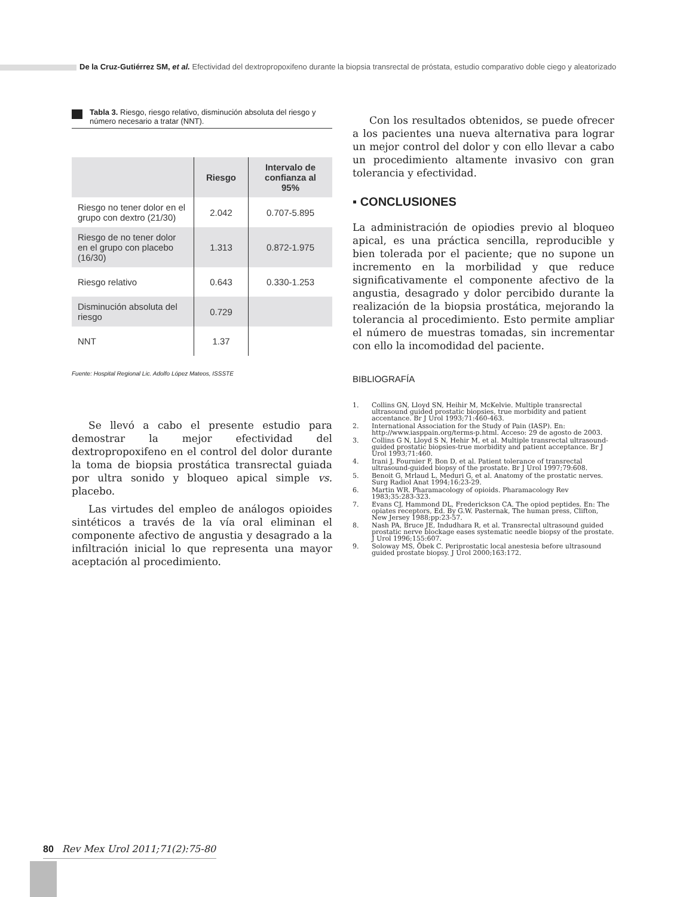De la Cruz-Gutiérrez SM, et al. Efectividad del dextropropoxifeno durante la biopsia transrectal de próstata, estudio comparativo doble ciego y aleatorizado
Tabla 3. Riesgo, riesgo relativo, disminución absoluta del riesgo y número necesario a tratar (NNT).
| | Riesgo | Intervalo de confianza al 95% |
| --- | --- | --- |
| Riesgo no tener dolor en el grupo con dextro (21/30) | 2.042 | 0.707-5.895 |
| Riesgo de no tener dolor en el grupo con placebo (16/30) | 1.313 | 0.872-1.975 |
| Riesgo relativo | 0.643 | 0.330-1.253 |
| Disminución absoluta del riesgo | 0.729 | |
| NNT | 1.37 | |
Fuente: Hospital Regional Lic. Adolfo López Mateos, ISSSTE
Se llevó a cabo el presente estudio para demostrar la mejor efectividad del dextropropoxifeno en el control del dolor durante la toma de biopsia prostática transrectal guiada por ultra sonido y bloqueo apical simple vs. placebo.
Las virtudes del empleo de análogos opioides sintéticos a través de la vía oral eliminan el componente afectivo de angustia y desagrado a la infiltración inicial lo que representa una mayor aceptación al procedimiento.
Con los resultados obtenidos, se puede ofrecer a los pacientes una nueva alternativa para lograr un mejor control del dolor y con ello llevar a cabo un procedimiento altamente invasivo con gran tolerancia y efectividad.
▪ CONCLUSIONES
La administración de opiodies previo al bloqueo apical, es una práctica sencilla, reproducible y bien tolerada por el paciente; que no supone un incremento en la morbilidad y que reduce significativamente el componente afectivo de la angustia, desagrado y dolor percibido durante la realización de la biopsia prostática, mejorando la tolerancia al procedimiento. Esto permite ampliar el número de muestras tomadas, sin incrementar con ello la incomodidad del paciente.
BIBLIOGRAFÍA
1. Collins GN, Lloyd SN, Heihir M, McKelvie. Multiple transrectal ultrasound guided prostatic biopsies, true morbidity and patient accentance. Br J Urol 1993;71:460-463.
2. International Association for the Study of Pain (IASP). En: http://www.iasppain.org/terms-p.html. Acceso: 29 de agosto de 2003.
3. Collins G N, Lloyd S N, Hehir M, et al. Multiple transrectal ultrasound-guided prostatic biopsies-true morbidity and patient acceptance. Br J Urol 1993;71:460.
4. Irani J, Fournier F, Bon D, et al. Patient tolerance of transrectal ultrasound-guided biopsy of the prostate. Br J Urol 1997;79:608.
5. Benoit G, Mrlaud L, Meduri G, et al. Anatomy of the prostatic nerves. Surg Radiol Anat 1994;16:23-29.
6. Martin WR. Pharamacology of opioids. Pharamacology Rev 1983;35:283-323.
7. Evans CJ, Hammond DL, Frederickson CA. The opiod peptides. En: The opiates receptors, Ed. By G.W. Pasternak, The human press, Clifton, New Jersey 1988;pp:23-57.
8. Nash PA, Bruce JE, Indudhara R, et al. Transrectal ultrasound guided prostatic nerve blockage eases systematic needle biopsy of the prostate. J Urol 1996;155:607.
9. Soloway MS, Öbek C. Periprostatic local anestesia before ultrasound guided prostate biopsy. J Urol 2000;163:172.
80 Rev Mex Urol 2011;71(2):75-80